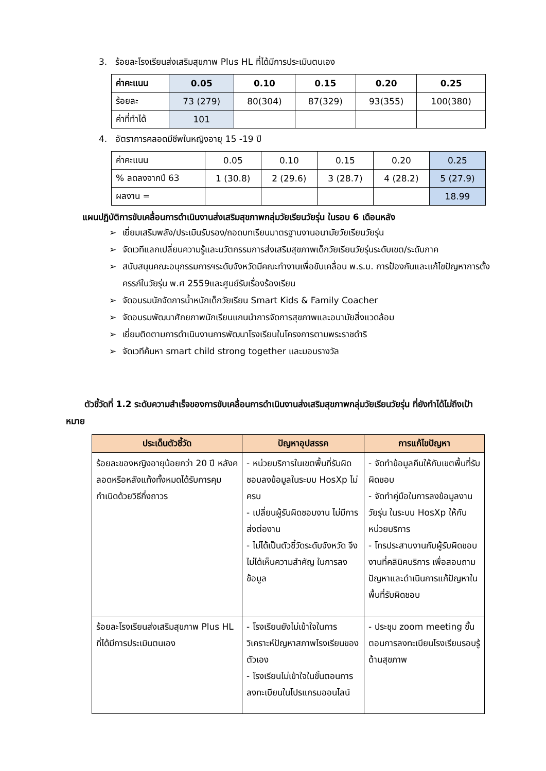3. ร้อยละโรงเรียนส่งเสริมสุขภาพ Plus HL ที่ได้มีการประเมินตนเอง
| ค่าคะแนน | 0.05 | 0.10 | 0.15 | 0.20 | 0.25 |
| --- | --- | --- | --- | --- | --- |
| ร้อยละ | 73 (279) | 80(304) | 87(329) | 93(355) | 100(380) |
| ค่าที่ทำได้ | 101 | | | | |
4. อัตราการคลอดมีชีพในหญิงอายุ 15 -19 ปี
| ค่าคะแนน | 0.05 | 0.10 | 0.15 | 0.20 | 0.25 |
| % ลดลงจากปี 63 | 1 (30.8) | 2 (29.6) | 3 (28.7) | 4 (28.2) | 5 (27.9) |
| ผลงาน = | | | | | 18.99 |
แผนปฏิบัติการขับเคลื่อนการดำเนินงานส่งเสริมสุขภาพกลุ่มวัยเรียนวัยรุ่น ในรอบ 6 เดือนหลัง
➢ เยี่ยมเสริมพลัง/ประเมินรับรอง/ถอดบทเรียนมาตรฐานงานอนามัยวัยเรียนวัยรุ่น
➢ จัดเวทีแลกเปลี่ยนความรู้และนวัตกรรมการส่งเสริมสุขภาพเด็กวัยเรียนวัยรุ่นระดับเขต/ระดับภาค
➢ สนับสนุนคณะอนุกรรมการฯระดับจังหวัดมีคณะทำงานเพื่อขับเคลื่อน พ.ร.บ. การป้องกันและแก้ไขปัญหาการตั้งครรภ์ในวัยรุ่น พ.ศ 2559และศูนย์รับเรื่องร้องเรียน
➢ จัดอบรมนักจัดการน้ำหนักเด็กวัยเรียน Smart Kids & Family Coacher
➢ จัดอบรมพัฒนาศักยภาพนักเรียนแกนนำการจัดการสุขภาพและอนามัยสิ่งแวดล้อม
➢ เยี่ยมติดตามการดำเนินงานการพัฒนาโรงเรียนในโครงการตามพระราชดำริ
➢ จัดเวทีค้นหา smart child strong together และมอบรางวัล
ตัวชี้วัดที่ 1.2 ระดับความสำเร็จของการขับเคลื่อนการดำเนินงานส่งเสริมสุขภาพกลุ่มวัยเรียนวัยรุ่น ที่ยังทำได้ไม่ถึงเป้าหมาย
| ประเด็นตัวชี้วัด | ปัญหาอุปสรรค | การแก้ไขปัญหา |
| --- | --- | --- |
| ร้อยละของหญิงอายุน้อยกว่า 20 ปี หลังคลอดหรือหลังแท้งทั้งหมดได้รับการคุมกำเนิดด้วยวิธีกึ่งถาวร | - หน่วยบริการในเขตพื้นที่รับผิดชอบลงข้อมูลในระบบ HosXp ไม่ครบ - เปลี่ยนผู้รับผิดชอบงาน ไม่มีการส่งต่องาน - ไม่ได้เป็นตัวชี้วัดระดับจังหวัด จึงไม่ได้เห็นความสำคัญ ในการลงข้อมูล | - จัดทำข้อมูลคืนให้กับเขตพื้นที่รับผิดชอบ - จัดทำคู่มือในการลงข้อมูลงานวัยรุ่น ในระบบ HosXp ให้กับหน่วยบริการ - โทรประสานงานกับผู้รับผิดชอบงานที่คลินิคบริการ เพื่อสอบถามปัญหาและดำเนินการแก้ปัญหาในพื้นที่รับผิดชอบ |
| ร้อยละโรงเรียนส่งเสริมสุขภาพ Plus HL ที่ได้มีการประเมินตนเอง | - โรงเรียนยังไม่เข้าใจในการวิเคราะห์ปัญหาสภาพโรงเรียนของตัวเอง - โรงเรียนไม่เข้าใจในขั้นตอนการลงทะเบียนในโปรแกรมออนไลน์ | - ประชุม zoom meeting ขั้นตอนการลงทะเบียนโรงเรียนรอบรู้ด้านสุขภาพ |